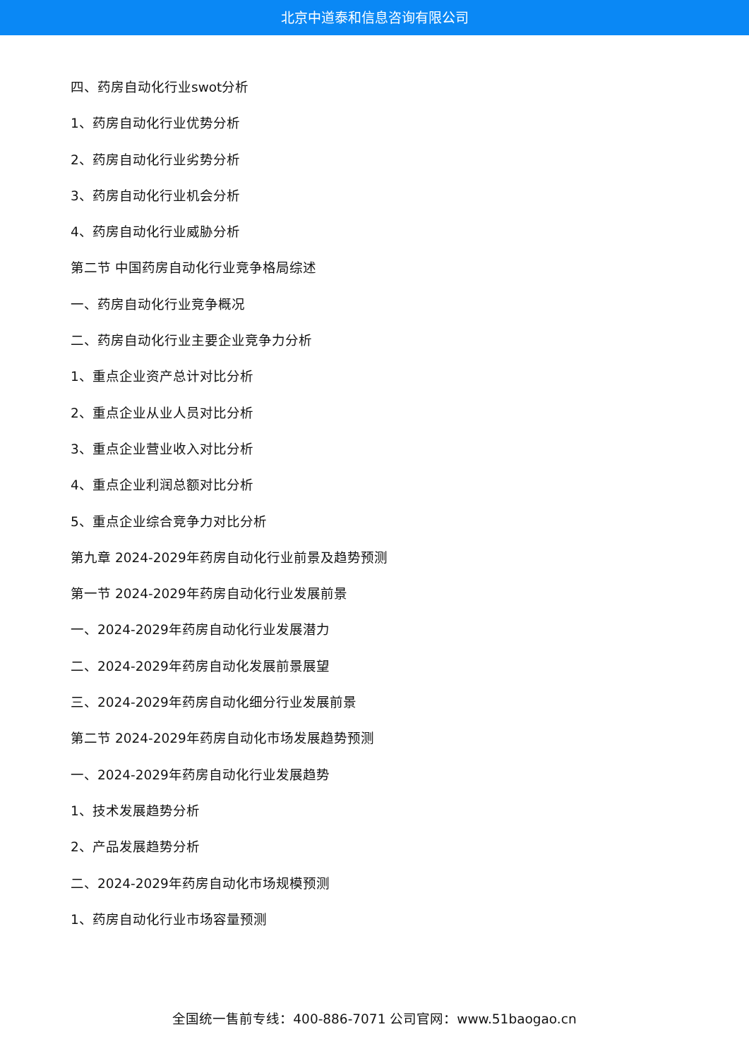北京中道泰和信息咨询有限公司
四、药房自动化行业swot分析
1、药房自动化行业优势分析
2、药房自动化行业劣势分析
3、药房自动化行业机会分析
4、药房自动化行业威胁分析
第二节 中国药房自动化行业竞争格局综述
一、药房自动化行业竞争概况
二、药房自动化行业主要企业竞争力分析
1、重点企业资产总计对比分析
2、重点企业从业人员对比分析
3、重点企业营业收入对比分析
4、重点企业利润总额对比分析
5、重点企业综合竞争力对比分析
第九章 2024-2029年药房自动化行业前景及趋势预测
第一节 2024-2029年药房自动化行业发展前景
一、2024-2029年药房自动化行业发展潜力
二、2024-2029年药房自动化发展前景展望
三、2024-2029年药房自动化细分行业发展前景
第二节 2024-2029年药房自动化市场发展趋势预测
一、2024-2029年药房自动化行业发展趋势
1、技术发展趋势分析
2、产品发展趋势分析
二、2024-2029年药房自动化市场规模预测
1、药房自动化行业市场容量预测
全国统一售前专线：400-886-7071 公司官网：www.51baogao.cn